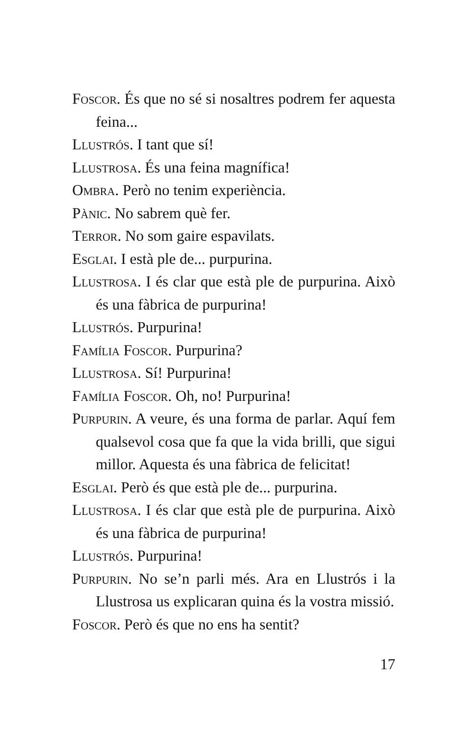Foscor. És que no sé si nosaltres podrem fer aquesta feina...
Llustrós. I tant que sí!
Llustrosa. És una feina magnífica!
Ombra. Però no tenim experiència.
Pànic. No sabrem què fer.
Terror. No som gaire espavilats.
Esglai. I està ple de... purpurina.
Llustrosa. I és clar que està ple de purpurina. Això és una fàbrica de purpurina!
Llustrós. Purpurina!
Família Foscor. Purpurina?
Llustrosa. Sí! Purpurina!
Família Foscor. Oh, no! Purpurina!
Purpurin. A veure, és una forma de parlar. Aquí fem qualsevol cosa que fa que la vida brilli, que sigui millor. Aquesta és una fàbrica de felicitat!
Esglai. Però és que està ple de... purpurina.
Llustrosa. I és clar que està ple de purpurina. Això és una fàbrica de purpurina!
Llustrós. Purpurina!
Purpurin. No se’n parli més. Ara en Llustrós i la Llustrosa us explicaran quina és la vostra missió.
Foscor. Però és que no ens ha sentit?
17